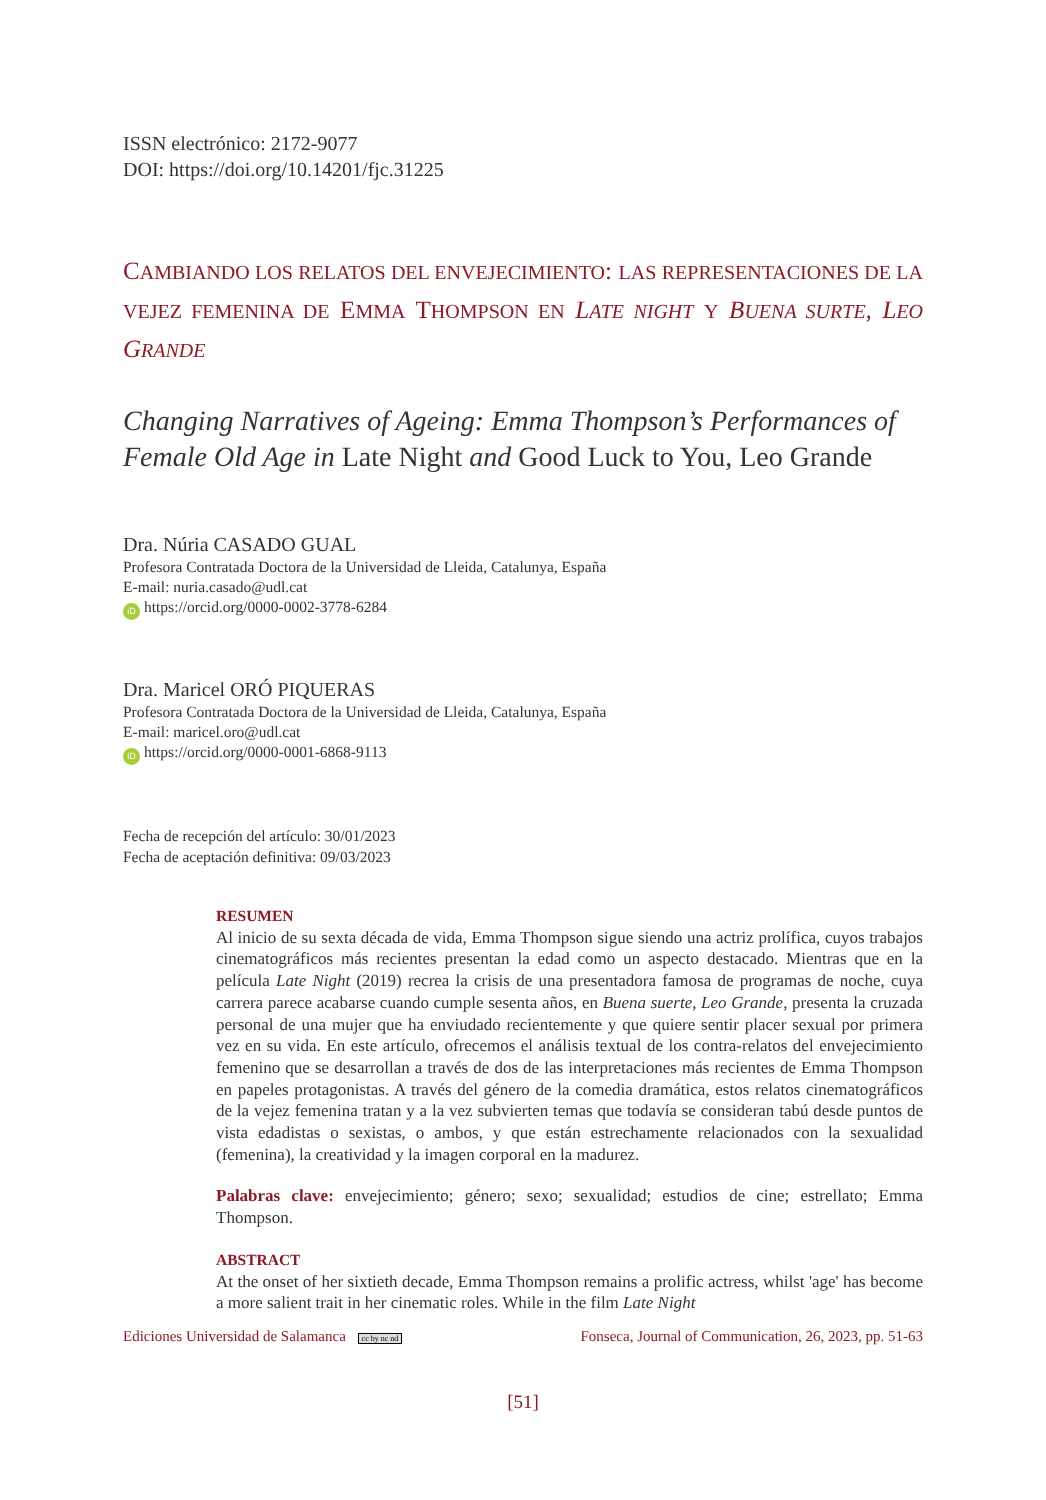ISSN electrónico: 2172-9077
DOI: https://doi.org/10.14201/fjc.31225
CAMBIANDO LOS RELATOS DEL ENVEJECIMIENTO: LAS REPRESENTACIONES DE LA VEJEZ FEMENINA DE EMMA THOMPSON EN LATE NIGHT Y BUENA SURTE, LEO GRANDE
Changing Narratives of Ageing: Emma Thompson’s Performances of Female Old Age in Late Night and Good Luck to You, Leo Grande
Dra. Núria CASADO GUAL
Profesora Contratada Doctora de la Universidad de Lleida, Catalunya, España
E-mail: nuria.casado@udl.cat
iD https://orcid.org/0000-0002-3778-6284
Dra. Maricel ORÓ PIQUERAS
Profesora Contratada Doctora de la Universidad de Lleida, Catalunya, España
E-mail: maricel.oro@udl.cat
iD https://orcid.org/0000-0001-6868-9113
Fecha de recepción del artículo: 30/01/2023
Fecha de aceptación definitiva: 09/03/2023
RESUMEN
Al inicio de su sexta década de vida, Emma Thompson sigue siendo una actriz prolífica, cuyos trabajos cinematográficos más recientes presentan la edad como un aspecto destacado. Mientras que en la película Late Night (2019) recrea la crisis de una presentadora famosa de programas de noche, cuya carrera parece acabarse cuando cumple sesenta años, en Buena suerte, Leo Grande, presenta la cruzada personal de una mujer que ha enviudado recientemente y que quiere sentir placer sexual por primera vez en su vida. En este artículo, ofrecemos el análisis textual de los contra-relatos del envejecimiento femenino que se desarrollan a través de dos de las interpretaciones más recientes de Emma Thompson en papeles protagonistas. A través del género de la comedia dramática, estos relatos cinematográficos de la vejez femenina tratan y a la vez subvierten temas que todavía se consideran tabú desde puntos de vista edadistas o sexistas, o ambos, y que están estrechamente relacionados con la sexualidad (femenina), la creatividad y la imagen corporal en la madurez.
Palabras clave: envejecimiento; género; sexo; sexualidad; estudios de cine; estrellato; Emma Thompson.
ABSTRACT
At the onset of her sixtieth decade, Emma Thompson remains a prolific actress, whilst 'age' has become a more salient trait in her cinematic roles. While in the film Late Night
Ediciones Universidad de Salamanca cc by nc nd Fonseca, Journal of Communication, 26, 2023, pp. 51-63
[51]